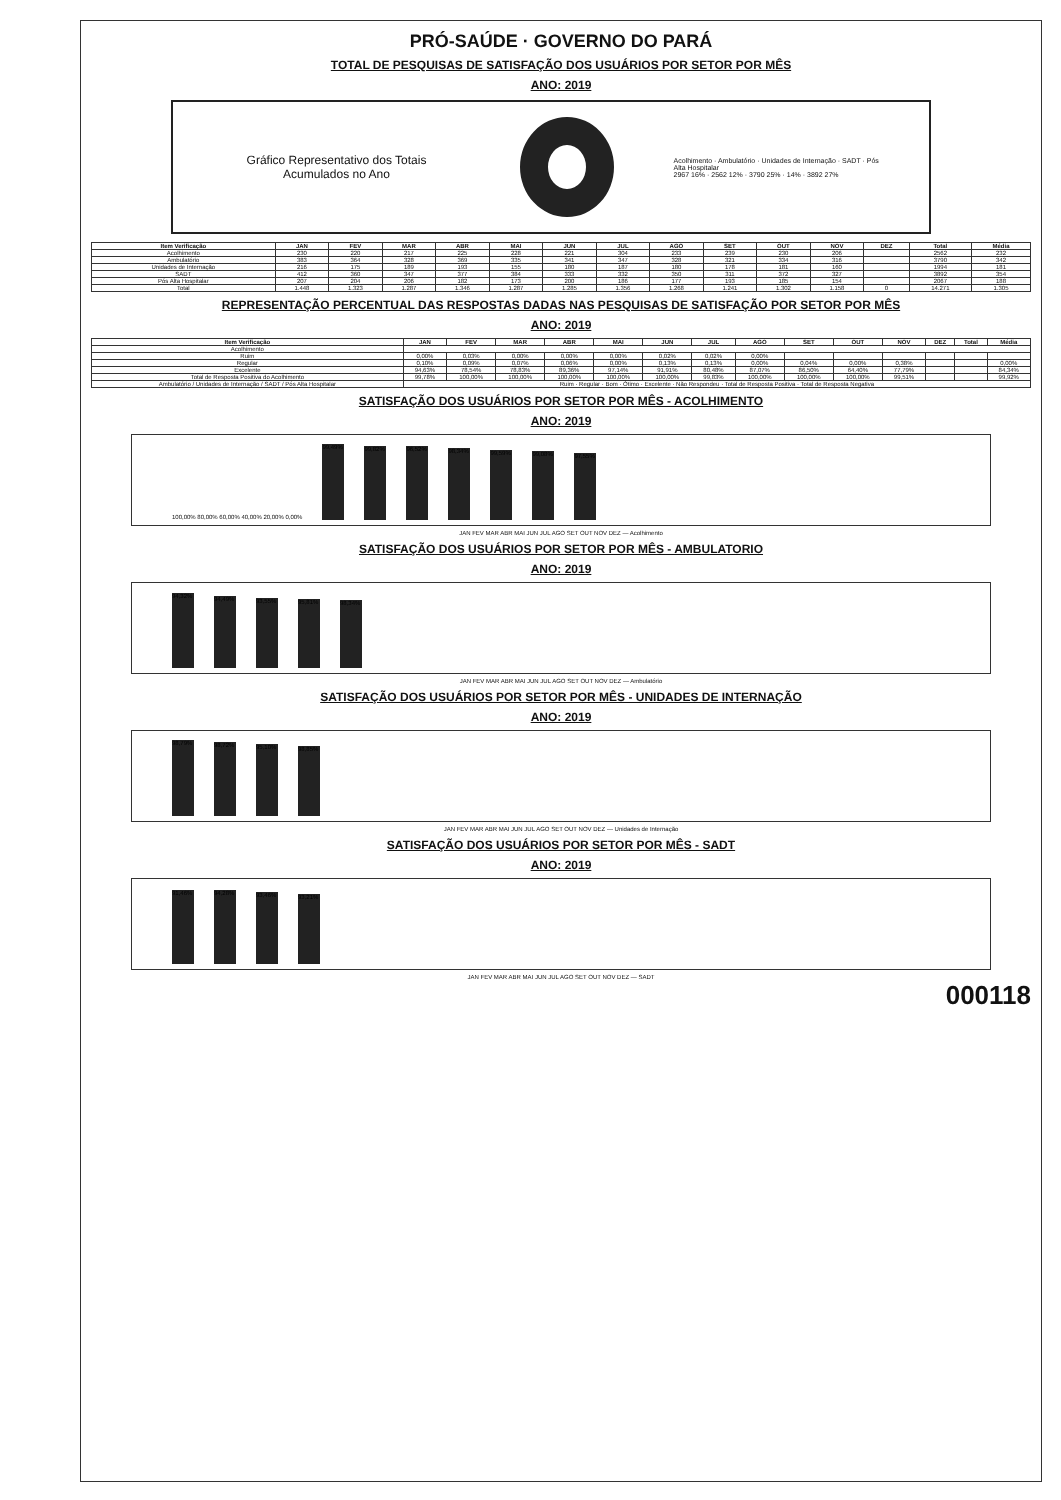PRÓ-SAÚDE · GOVERNO DO PARÁ
TOTAL DE PESQUISAS DE SATISFAÇÃO DOS USUÁRIOS POR SETOR POR MÊS
ANO: 2019
Gráfico Representativo dos Totais Acumulados no Ano
Acolhimento · Ambulatório · Unidades de Internação · SADT · Pós Alta Hospitalar
2967 16% · 2562 12% · 3790 25% · 14% · 3892 27%
| Item Verificação | JAN | FEV | MAR | ABR | MAI | JUN | JUL | AGO | SET | OUT | NOV | DEZ | Total | Média |
| --- | --- | --- | --- | --- | --- | --- | --- | --- | --- | --- | --- | --- | --- | --- |
| Acolhimento | 230 | 220 | 217 | 225 | 228 | 221 | 304 | 233 | 239 | 230 | 206 | | 2562 | 232 |
| Ambulatório | 383 | 364 | 328 | 369 | 335 | 341 | 347 | 328 | 321 | 334 | 316 | | 3790 | 342 |
| Unidades de Internação | 216 | 175 | 189 | 193 | 155 | 180 | 187 | 180 | 178 | 181 | 160 | | 1994 | 181 |
| SADT | 412 | 360 | 347 | 377 | 384 | 333 | 332 | 350 | 311 | 372 | 327 | | 3892 | 354 |
| Pós Alta Hospitalar | 207 | 204 | 206 | 182 | 173 | 200 | 186 | 177 | 193 | 185 | 154 | | 2067 | 188 |
| Total | 1.448 | 1.323 | 1.287 | 1.346 | 1.287 | 1.285 | 1.356 | 1.268 | 1.241 | 1.302 | 1.158 | 0 | 14.271 | 1.305 |
REPRESENTAÇÃO PERCENTUAL DAS RESPOSTAS DADAS NAS PESQUISAS DE SATISFAÇÃO POR SETOR POR MÊS
ANO: 2019
| Item Verificação | JAN | FEV | MAR | ABR | MAI | JUN | JUL | AGO | SET | OUT | NOV | DEZ | Total | Média |
| --- | --- | --- | --- | --- | --- | --- | --- | --- | --- | --- | --- | --- | --- | --- |
| Acolhimento | | | | | | | | | | | | | | |
| Ruim | 0,00% | 0,03% | 0,00% | 0,00% | 0,00% | 0,02% | 0,02% | 0,00% | | | | | | |
| Regular | 0,10% | 0,09% | 0,07% | 0,06% | 0,00% | 0,13% | 0,13% | 0,00% | 0,04% | 0,00% | 0,38% | | | 0,00% |
| Excelente | 94,63% | 78,54% | 78,83% | 89,36% | 97,14% | 91,91% | 80,48% | 87,07% | 86,50% | 64,40% | 77,79% | | | 84,34% |
| Total de Resposta Positiva do Acolhimento | 99,78% | 100,00% | 100,00% | 100,00% | 100,00% | 100,00% | 99,83% | 100,00% | 100,00% | 100,00% | 99,51% | | | 99,92% |
| Ambulatório / Unidades de Internação / SADT / Pós Alta Hospitalar | Ruim · Regular · Bom · Ótimo · Excelente · Não Respondeu · Total de Resposta Positiva · Total de Resposta Negativa | | | | | | | | | | | | | |
SATISFAÇÃO DOS USUÁRIOS POR SETOR POR MÊS - ACOLHIMENTO
ANO: 2019
100,00% 80,00% 60,00% 40,00% 20,00% 0,00%
99,49%
99,82%
96,52%
98,34%
99,59%
99,08%
97,55%
JAN FEV MAR ABR MAI JUN JUL AGO SET OUT NOV DEZ — Acolhimento
SATISFAÇÃO DOS USUÁRIOS POR SETOR POR MÊS - AMBULATORIO
ANO: 2019
94,32%
94,49%
93,55%
95,81%
98,34%
JAN FEV MAR ABR MAI JUN JUL AGO SET OUT NOV DEZ — Ambulatório
SATISFAÇÃO DOS USUÁRIOS POR SETOR POR MÊS - UNIDADES DE INTERNAÇÃO
ANO: 2019
98,79%
98,72%
95,10%
98,85%
JAN FEV MAR ABR MAI JUN JUL AGO SET OUT NOV DEZ — Unidades de Internação
SATISFAÇÃO DOS USUÁRIOS POR SETOR POR MÊS - SADT
ANO: 2019
91,46%
94,28%
93,46%
93,21%
JAN FEV MAR ABR MAI JUN JUL AGO SET OUT NOV DEZ — SADT
000118